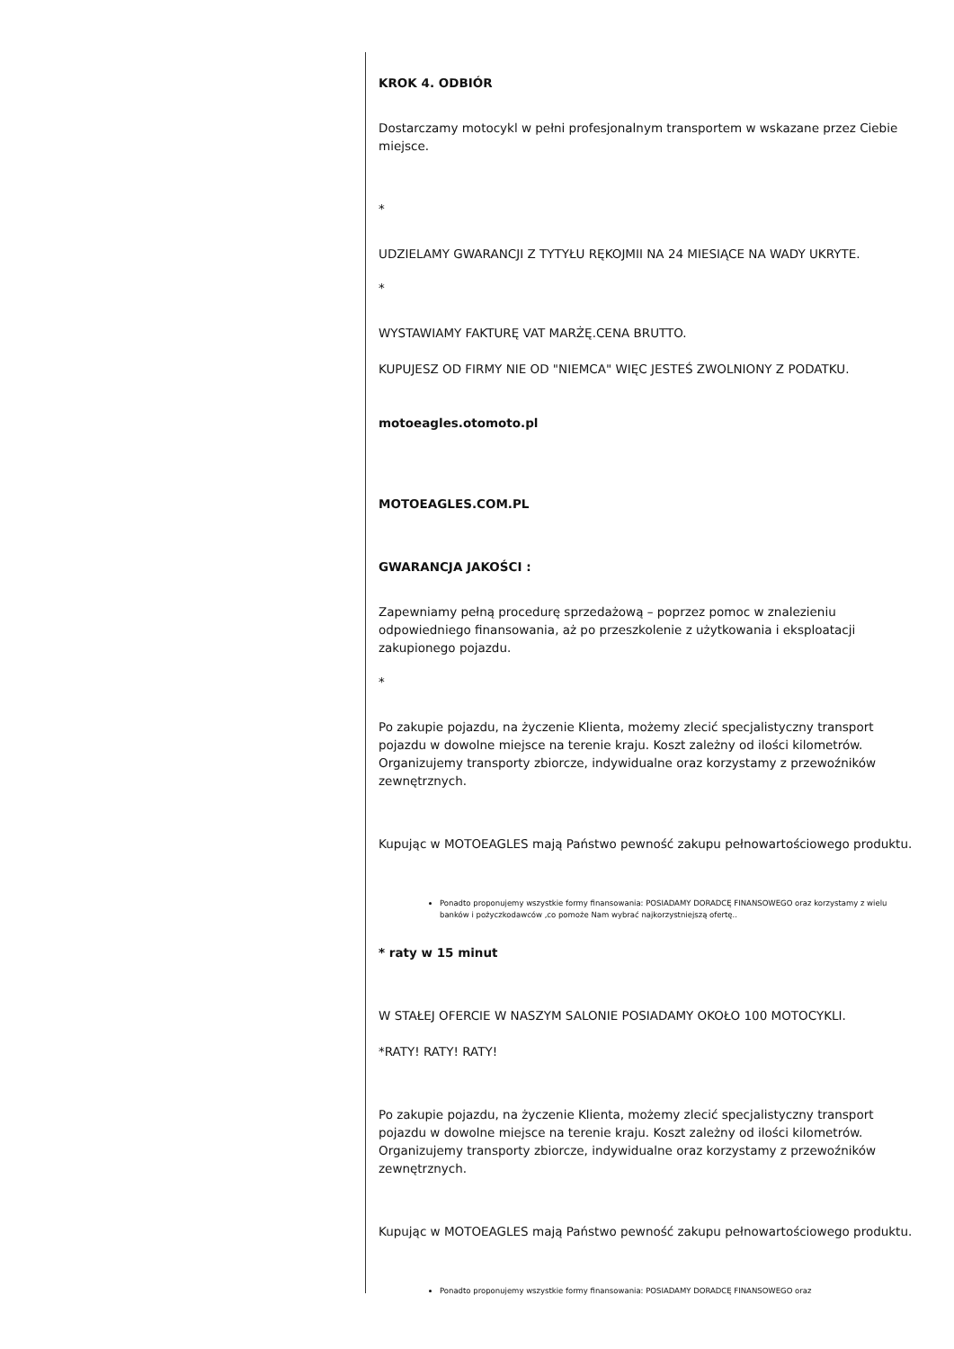KROK 4. ODBIÓR
Dostarczamy motocykl w pełni profesjonalnym transportem w wskazane przez Ciebie miejsce.
*
UDZIELAMY GWARANCJI Z TYTYŁU RĘKOJMII NA 24 MIESIĄCE NA WADY UKRYTE.
*
WYSTAWIAMY FAKTURĘ VAT MARŻĘ.CENA BRUTTO.
KUPUJESZ OD FIRMY NIE OD "NIEMCA" WIĘC JESTEŚ ZWOLNIONY Z PODATKU.
motoeagles.otomoto.pl
MOTOEAGLES.COM.PL
GWARANCJA JAKOŚCI :
Zapewniamy pełną procedurę sprzedażową – poprzez pomoc w znalezieniu odpowiedniego finansowania, aż po przeszkolenie z użytkowania i eksploatacji zakupionego pojazdu.
*
Po zakupie pojazdu, na życzenie Klienta, możemy zlecić specjalistyczny transport pojazdu w dowolne miejsce na terenie kraju. Koszt zależny od ilości kilometrów. Organizujemy transporty zbiorcze, indywidualne oraz korzystamy z przewoźników zewnętrznych.
Kupując w MOTOEAGLES mają Państwo pewność zakupu pełnowartościowego produktu.
Ponadto proponujemy wszystkie formy finansowania: POSIADAMY DORADCĘ FINANSOWEGO oraz korzystamy z wielu banków i pożyczkodawców ,co pomoże Nam wybrać najkorzystniejszą ofertę..
* raty w 15 minut
W STAŁEJ OFERCIE W NASZYM SALONIE POSIADAMY OKOŁO 100 MOTOCYKLI.
*RATY! RATY! RATY!
Po zakupie pojazdu, na życzenie Klienta, możemy zlecić specjalistyczny transport pojazdu w dowolne miejsce na terenie kraju. Koszt zależny od ilości kilometrów. Organizujemy transporty zbiorcze, indywidualne oraz korzystamy z przewoźników zewnętrznych.
Kupując w MOTOEAGLES mają Państwo pewność zakupu pełnowartościowego produktu.
Ponadto proponujemy wszystkie formy finansowania: POSIADAMY DORADCĘ FINANSOWEGO oraz